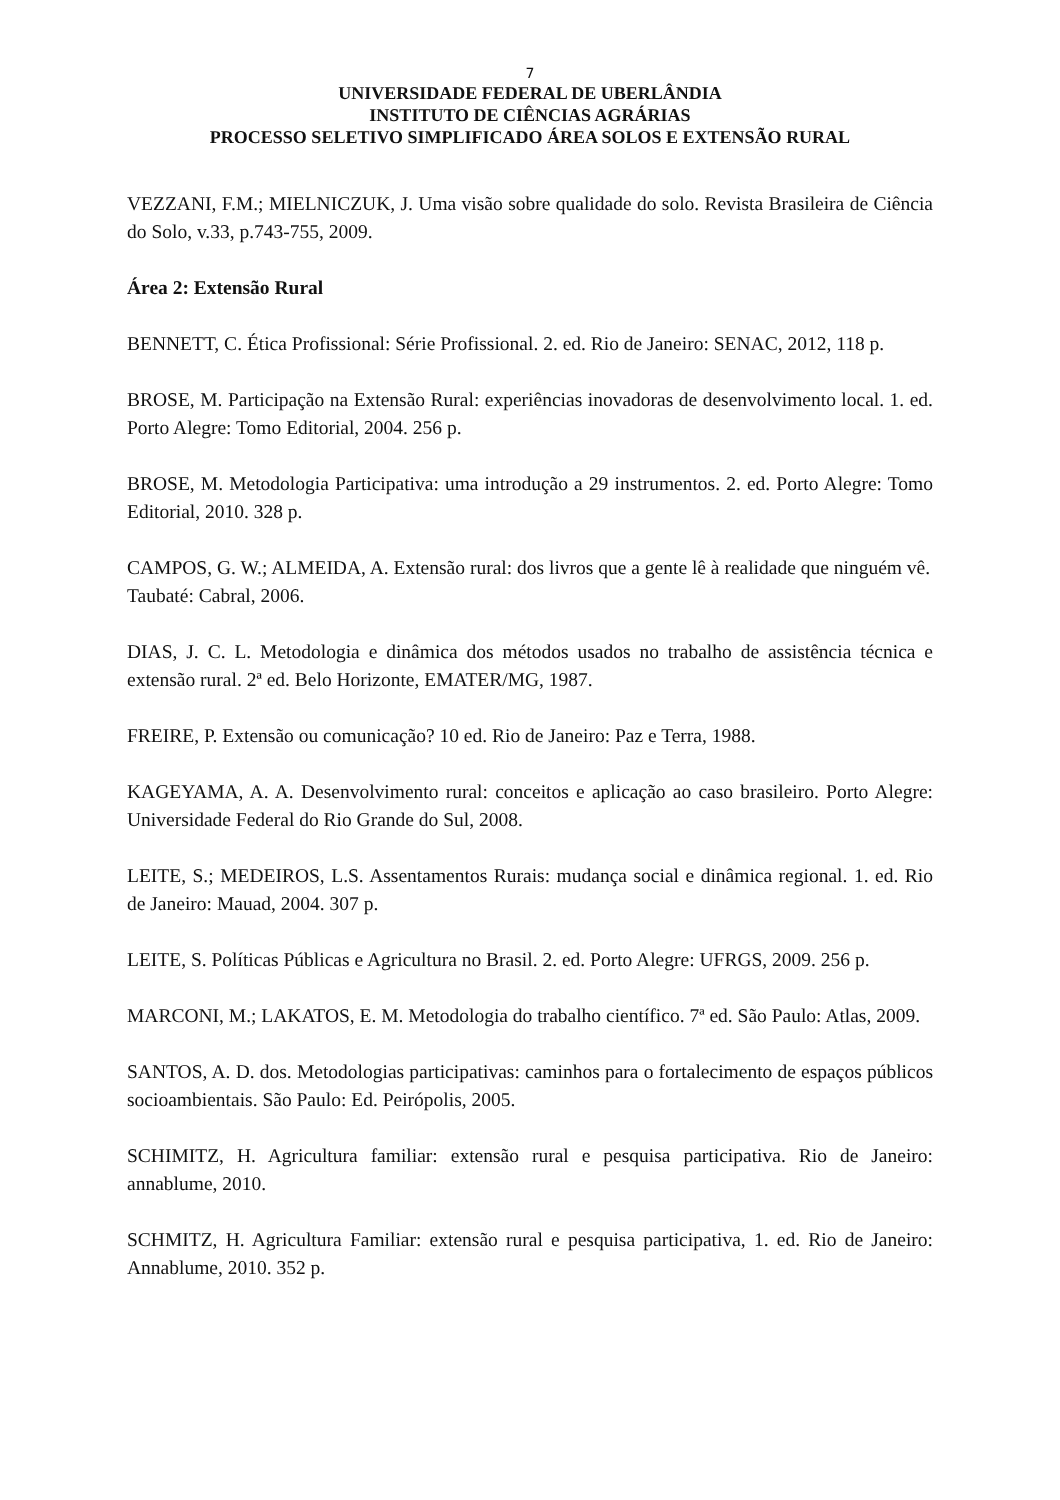7
UNIVERSIDADE FEDERAL DE UBERLÂNDIA
INSTITUTO DE CIÊNCIAS AGRÁRIAS
PROCESSO SELETIVO SIMPLIFICADO ÁREA SOLOS E EXTENSÃO RURAL
VEZZANI, F.M.; MIELNICZUK, J. Uma visão sobre qualidade do solo. Revista Brasileira de Ciência do Solo, v.33, p.743-755, 2009.
Área 2: Extensão Rural
BENNETT, C. Ética Profissional: Série Profissional. 2. ed. Rio de Janeiro: SENAC, 2012, 118 p.
BROSE, M. Participação na Extensão Rural: experiências inovadoras de desenvolvimento local. 1. ed. Porto Alegre: Tomo Editorial, 2004. 256 p.
BROSE, M. Metodologia Participativa: uma introdução a 29 instrumentos. 2. ed. Porto Alegre: Tomo Editorial, 2010. 328 p.
CAMPOS, G. W.; ALMEIDA, A. Extensão rural: dos livros que a gente lê à realidade que ninguém vê. Taubaté: Cabral, 2006.
DIAS, J. C. L. Metodologia e dinâmica dos métodos usados no trabalho de assistência técnica e extensão rural. 2ª ed. Belo Horizonte, EMATER/MG, 1987.
FREIRE, P. Extensão ou comunicação? 10 ed. Rio de Janeiro: Paz e Terra, 1988.
KAGEYAMA, A. A. Desenvolvimento rural: conceitos e aplicação ao caso brasileiro. Porto Alegre: Universidade Federal do Rio Grande do Sul, 2008.
LEITE, S.; MEDEIROS, L.S. Assentamentos Rurais: mudança social e dinâmica regional. 1. ed. Rio de Janeiro: Mauad, 2004. 307 p.
LEITE, S. Políticas Públicas e Agricultura no Brasil. 2. ed. Porto Alegre: UFRGS, 2009. 256 p.
MARCONI, M.; LAKATOS, E. M. Metodologia do trabalho científico. 7ª ed. São Paulo: Atlas, 2009.
SANTOS, A. D. dos. Metodologias participativas: caminhos para o fortalecimento de espaços públicos socioambientais. São Paulo: Ed. Peirópolis, 2005.
SCHIMITZ, H. Agricultura familiar: extensão rural e pesquisa participativa. Rio de Janeiro: annablume, 2010.
SCHMITZ, H. Agricultura Familiar: extensão rural e pesquisa participativa, 1. ed. Rio de Janeiro: Annablume, 2010. 352 p.